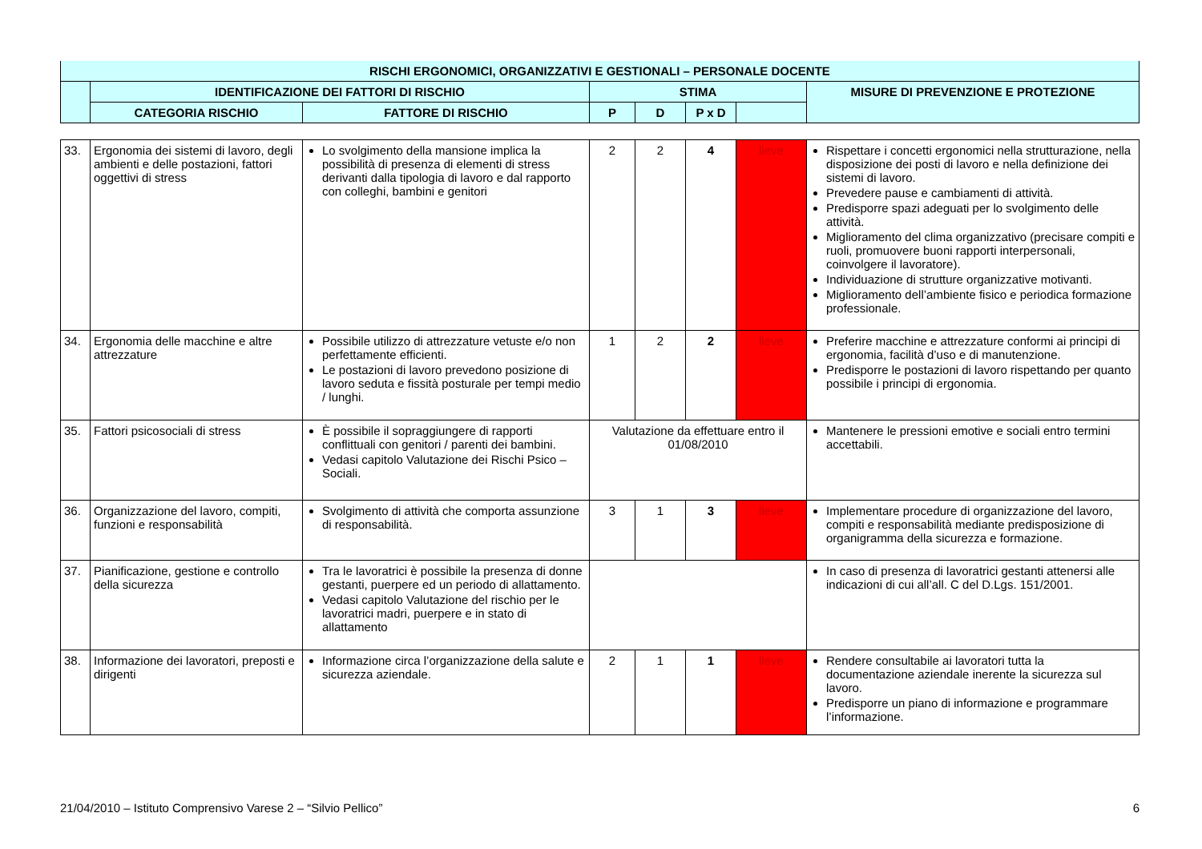| RISCHI ERGONOMICI, ORGANIZZATIVI E GESTIONALI – PERSONALE DOCENTE | | | | | | | |
| --- | --- | --- | --- | --- | --- | --- | --- |
| | IDENTIFICAZIONE DEI FATTORI DI RISCHIO | | STIMA | | | | MISURE DI PREVENZIONE E PROTEZIONE |
| | CATEGORIA RISCHIO | FATTORE DI RISCHIO | P | D | P x D | | |
| 33. | Ergonomia dei sistemi di lavoro, degli ambienti e delle postazioni, fattori oggettivi di stress | Lo svolgimento della mansione implica la possibilità di presenza di elementi di stress derivanti dalla tipologia di lavoro e dal rapporto con colleghi, bambini e genitori | 2 | 2 | 4 | lieve | Rispettare i concetti ergonomici nella strutturazione, nella disposizione dei posti di lavoro e nella definizione dei sistemi di lavoro. Prevedere pause e cambiamenti di attività. Predisporre spazi adeguati per lo svolgimento delle attività. Miglioramento del clima organizzativo (precisare compiti e ruoli, promuovere buoni rapporti interpersonali, coinvolgere il lavoratore). Individuazione di strutture organizzative motivanti. Miglioramento dell’ambiente fisico e periodica formazione professionale. |
| 34. | Ergonomia delle macchine e altre attrezzature | Possibile utilizzo di attrezzature vetuste e/o non perfettamente efficienti. Le postazioni di lavoro prevedono posizione di lavoro seduta e fissità posturale per tempi medio / lunghi. | 1 | 2 | 2 | lieve | Preferire macchine e attrezzature conformi ai principi di ergonomia, facilità d’uso e di manutenzione. Predisporre le postazioni di lavoro rispettando per quanto possibile i principi di ergonomia. |
| 35. | Fattori psicosociali di stress | È possibile il sopraggiungere di rapporti conflittuali con genitori / parenti dei bambini. Vedasi capitolo Valutazione dei Rischi Psico – Sociali. | Valutazione da effettuare entro il 01/08/2010 | | | | Mantenere le pressioni emotive e sociali entro termini accettabili. |
| 36. | Organizzazione del lavoro, compiti, funzioni e responsabilità | Svolgimento di attività che comporta assunzione di responsabilità. | 3 | 1 | 3 | lieve | Implementare procedure di organizzazione del lavoro, compiti e responsabilità mediante predisposizione di organigramma della sicurezza e formazione. |
| 37. | Pianificazione, gestione e controllo della sicurezza | Tra le lavoratrici è possibile la presenza di donne gestanti, puerpere ed un periodo di allattamento. Vedasi capitolo Valutazione del rischio per le lavoratrici madri, puerpere e in stato di allattamento | | | | | In caso di presenza di lavoratrici gestanti attenersi alle indicazioni di cui all’all. C del D.Lgs. 151/2001. |
| 38. | Informazione dei lavoratori, preposti e dirigenti | Informazione circa l’organizzazione della salute e sicurezza aziendale. | 2 | 1 | 1 | lieve | Rendere consultabile ai lavoratori tutta la documentazione aziendale inerente la sicurezza sul lavoro. Predisporre un piano di informazione e programmare l’informazione. |
21/04/2010 – Istituto Comprensivo Varese 2 – “Silvio Pellico” 6